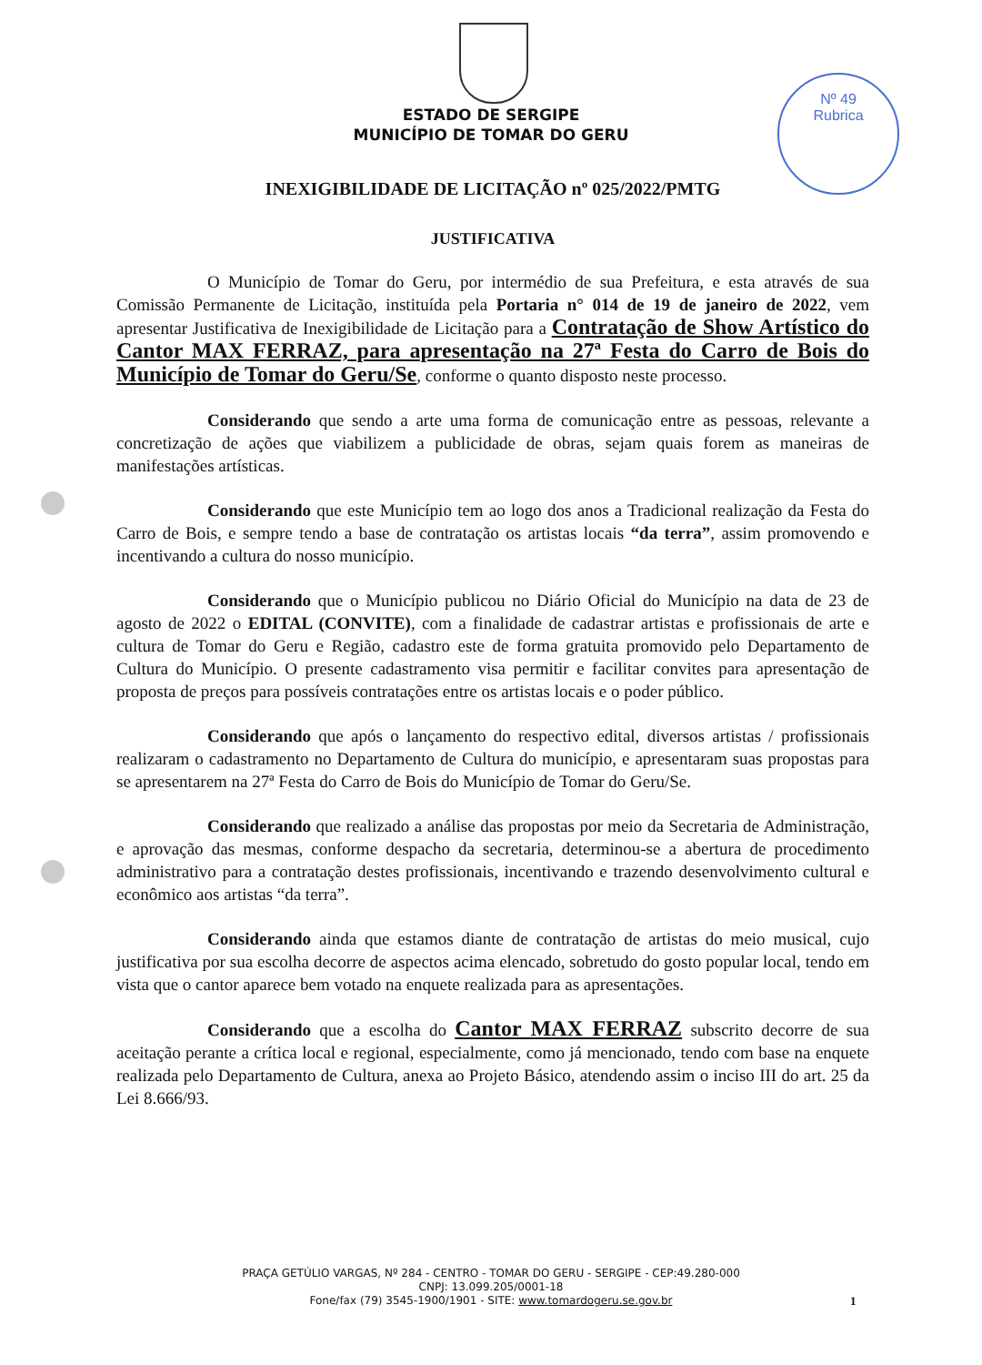Nº 49
Rubrica
ESTADO DE SERGIPE
MUNICÍPIO DE TOMAR DO GERU
INEXIGIBILIDADE DE LICITAÇÃO nº 025/2022/PMTG
JUSTIFICATIVA
O Município de Tomar do Geru, por intermédio de sua Prefeitura, e esta através de sua Comissão Permanente de Licitação, instituída pela Portaria n° 014 de 19 de janeiro de 2022, vem apresentar Justificativa de Inexigibilidade de Licitação para a Contratação de Show Artístico do Cantor MAX FERRAZ, para apresentação na 27ª Festa do Carro de Bois do Município de Tomar do Geru/Se, conforme o quanto disposto neste processo.
Considerando que sendo a arte uma forma de comunicação entre as pessoas, relevante a concretização de ações que viabilizem a publicidade de obras, sejam quais forem as maneiras de manifestações artísticas.
Considerando que este Município tem ao logo dos anos a Tradicional realização da Festa do Carro de Bois, e sempre tendo a base de contratação os artistas locais “da terra”, assim promovendo e incentivando a cultura do nosso município.
Considerando que o Município publicou no Diário Oficial do Município na data de 23 de agosto de 2022 o EDITAL (CONVITE), com a finalidade de cadastrar artistas e profissionais de arte e cultura de Tomar do Geru e Região, cadastro este de forma gratuita promovido pelo Departamento de Cultura do Município. O presente cadastramento visa permitir e facilitar convites para apresentação de proposta de preços para possíveis contratações entre os artistas locais e o poder público.
Considerando que após o lançamento do respectivo edital, diversos artistas / profissionais realizaram o cadastramento no Departamento de Cultura do município, e apresentaram suas propostas para se apresentarem na 27ª Festa do Carro de Bois do Município de Tomar do Geru/Se.
Considerando que realizado a análise das propostas por meio da Secretaria de Administração, e aprovação das mesmas, conforme despacho da secretaria, determinou-se a abertura de procedimento administrativo para a contratação destes profissionais, incentivando e trazendo desenvolvimento cultural e econômico aos artistas “da terra”.
Considerando ainda que estamos diante de contratação de artistas do meio musical, cujo justificativa por sua escolha decorre de aspectos acima elencado, sobretudo do gosto popular local, tendo em vista que o cantor aparece bem votado na enquete realizada para as apresentações.
Considerando que a escolha do Cantor MAX FERRAZ subscrito decorre de sua aceitação perante a crítica local e regional, especialmente, como já mencionado, tendo com base na enquete realizada pelo Departamento de Cultura, anexa ao Projeto Básico, atendendo assim o inciso III do art. 25 da Lei 8.666/93.
PRAÇA GETÚLIO VARGAS, Nº 284 - CENTRO - TOMAR DO GERU - SERGIPE - CEP:49.280-000
CNPJ: 13.099.205/0001-18
Fone/fax (79) 3545-1900/1901 - SITE: www.tomardogeru.se.gov.br
1